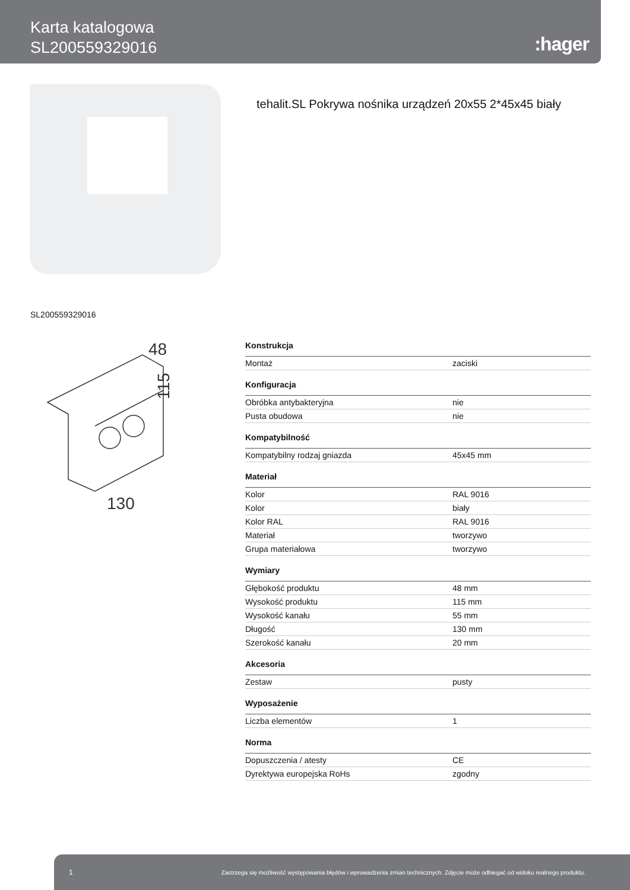Karta katalogowa
SL200559329016
:hager
tehalit.SL Pokrywa nośnika urządzeń 20x55 2*45x45 biały
SL200559329016
48
115
130
| Konstrukcja | |
| --- | --- |
| Montaż | zaciski |
| Konfiguracja | |
| Obróbka antybakteryjna | nie |
| Pusta obudowa | nie |
| Kompatybilność | |
| Kompatybilny rodzaj gniazda | 45x45 mm |
| Materiał | |
| Kolor | RAL 9016 |
| Kolor | biały |
| Kolor RAL | RAL 9016 |
| Materiał | tworzywo |
| Grupa materiałowa | tworzywo |
| Wymiary | |
| Głębokość produktu | 48 mm |
| Wysokość produktu | 115 mm |
| Wysokość kanału | 55 mm |
| Długość | 130 mm |
| Szerokość kanału | 20 mm |
| Akcesoria | |
| Zestaw | pusty |
| Wyposażenie | |
| Liczba elementów | 1 |
| Norma | |
| Dopuszczenia / atesty | CE |
| Dyrektywa europejska RoHs | zgodny |
1 Zastrzega się możliwość występowania błędów i wprowadzenia zmian technicznych. Zdjęcie może odbiegać od widoku realnego produktu.